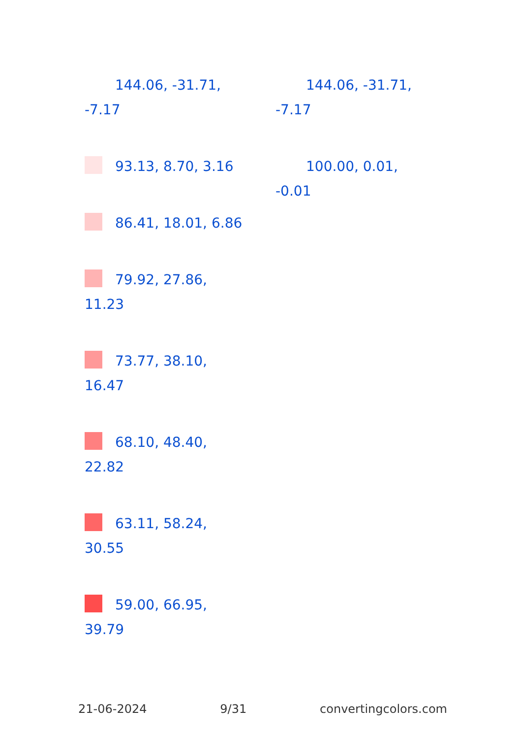144.06, -31.71,
-7.17
93.13, 8.70, 3.16
86.41, 18.01, 6.86
79.92, 27.86,
11.23
73.77, 38.10,
16.47
68.10, 48.40,
22.82
63.11, 58.24,
30.55
59.00, 66.95,
39.79
144.06, -31.71,
-7.17
100.00, 0.01,
-0.01
21-06-2024 9/31 convertingcolors.com